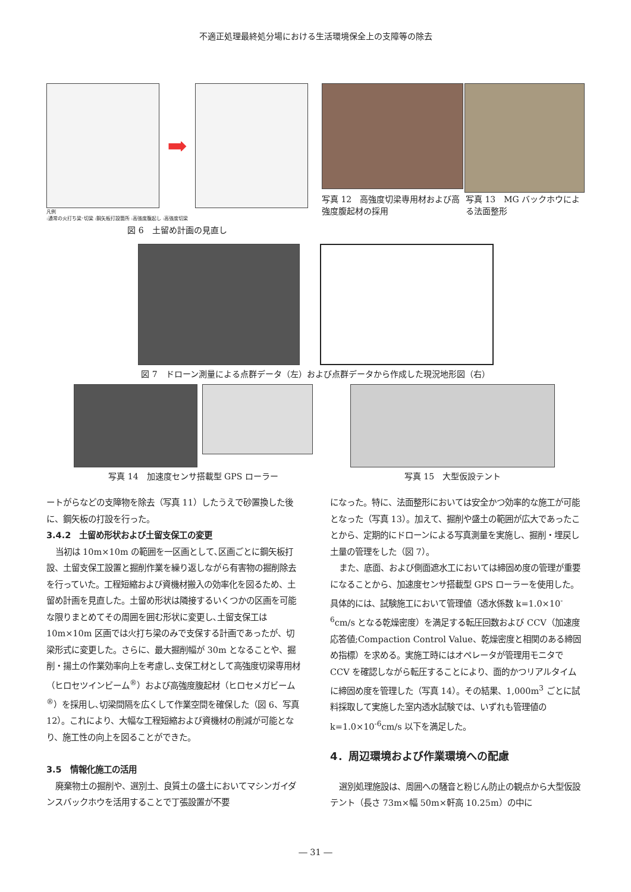不適正処理最終処分場における生活環境保全上の支障等の除去
➡
凡例
:通常の火打ち梁･切梁 :鋼矢板打設箇所 :高強度腹起し :高強度切梁
図 6　土留め計画の見直し
写真 12　高強度切梁専用材および高強度腹起材の採用
写真 13　MG バックホウによる法面整形
図 7　ドローン測量による点群データ（左）および点群データから作成した現況地形図（右）
写真 14　加速度センサ搭載型 GPS ローラー 写真 15　大型仮設テント
ートがらなどの支障物を除去（写真 11）したうえで砂置換した後に、鋼矢板の打設を行った。
3.4.2　土留め形状および土留支保工の変更
当初は 10m×10m の範囲を一区画として､区画ごとに鋼矢板打設、土留支保工設置と掘削作業を繰り返しながら有害物の掘削除去を行っていた。工程短縮および資機材搬入の効率化を図るため、土留め計画を見直した。土留め形状は隣接するいくつかの区画を可能な限りまとめてその周囲を囲む形状に変更し､土留支保工は 10m×10m 区画では火打ち梁のみで支保する計画であったが、切梁形式に変更した。さらに、最大掘削幅が 30m となることや、掘削・揚土の作業効率向上を考慮し､支保工材として高強度切梁専用材（ヒロセツインビーム<sup>®</sup>）および高強度腹起材（ヒロセメガビーム<sup>®</sup>）を採用し､切梁間隔を広くして作業空間を確保した（図 6、写真 12）。これにより、大幅な工程短縮および資機材の削減が可能となり、施工性の向上を図ることができた。
3.5　情報化施工の活用
廃棄物土の掘削や、選別土、良質土の盛土においてマシンガイダンスバックホウを活用することで丁張設置が不要
になった。特に、法面整形においては安全かつ効率的な施工が可能となった（写真 13）。加えて、掘削や盛土の範囲が広大であったことから、定期的にドローンによる写真測量を実施し、掘削・埋戻し土量の管理をした（図 7）。
また、底面、および側面遮水工においては締固め度の管理が重要になることから、加速度センサ搭載型 GPS ローラーを使用した。具体的には、試験施工において管理値（透水係数 k=1.0×10<sup>-6</sup>cm/s となる乾燥密度）を満足する転圧回数および CCV（加速度応答値;Compaction Control Value、乾燥密度と相関のある締固め指標）を求める。実施工時にはオペレータが管理用モニタで CCV を確認しながら転圧することにより、面的かつリアルタイムに締固め度を管理した（写真 14）。その結果、1,000m<sup>3</sup> ごとに試料採取して実施した室内透水試験では、いずれも管理値の k=1.0×10<sup>-6</sup>cm/s 以下を満足した。
4．周辺環境および作業環境への配慮
選別処理施設は、周囲への騒音と粉じん防止の観点から大型仮設テント（長さ 73m×幅 50m×軒高 10.25m）の中に
― 31 ―